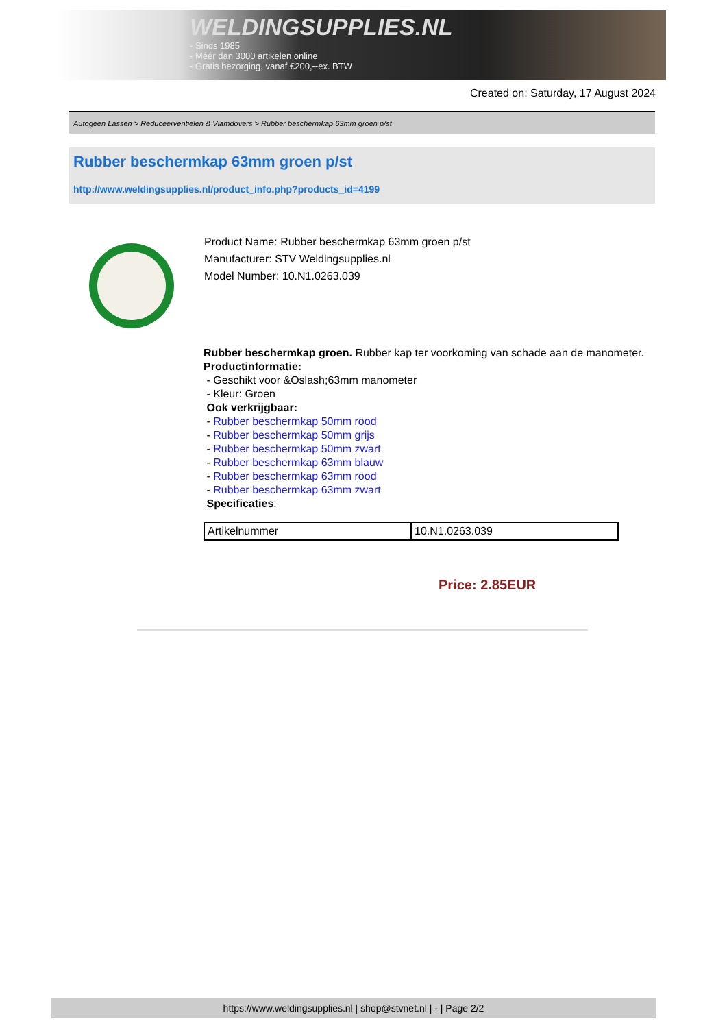WELDINGSUPPLIES.NL
- Sinds 1985
- Méér dan 3000 artikelen online
- Gratis bezorging, vanaf €200,--ex. BTW
Created on: Saturday, 17 August 2024
Autogeen Lassen > Reduceerventielen & Vlamdovers > Rubber beschermkap 63mm groen p/st
Rubber beschermkap 63mm groen p/st
http://www.weldingsupplies.nl/product_info.php?products_id=4199
Product Name: Rubber beschermkap 63mm groen p/st
Manufacturer: STV Weldingsupplies.nl
Model Number: 10.N1.0263.039
Rubber beschermkap groen. Rubber kap ter voorkoming van schade aan de manometer.
Productinformatie:
- Geschikt voor &Oslash;63mm manometer
- Kleur: Groen
Ook verkrijgbaar:
- Rubber beschermkap 50mm rood
- Rubber beschermkap 50mm grijs
- Rubber beschermkap 50mm zwart
- Rubber beschermkap 63mm blauw
- Rubber beschermkap 63mm rood
- Rubber beschermkap 63mm zwart
Specificaties:
| Artikelnummer | 10.N1.0263.039 |
Price: 2.85EUR
https://www.weldingsupplies.nl | shop@stvnet.nl | - | Page 2/2